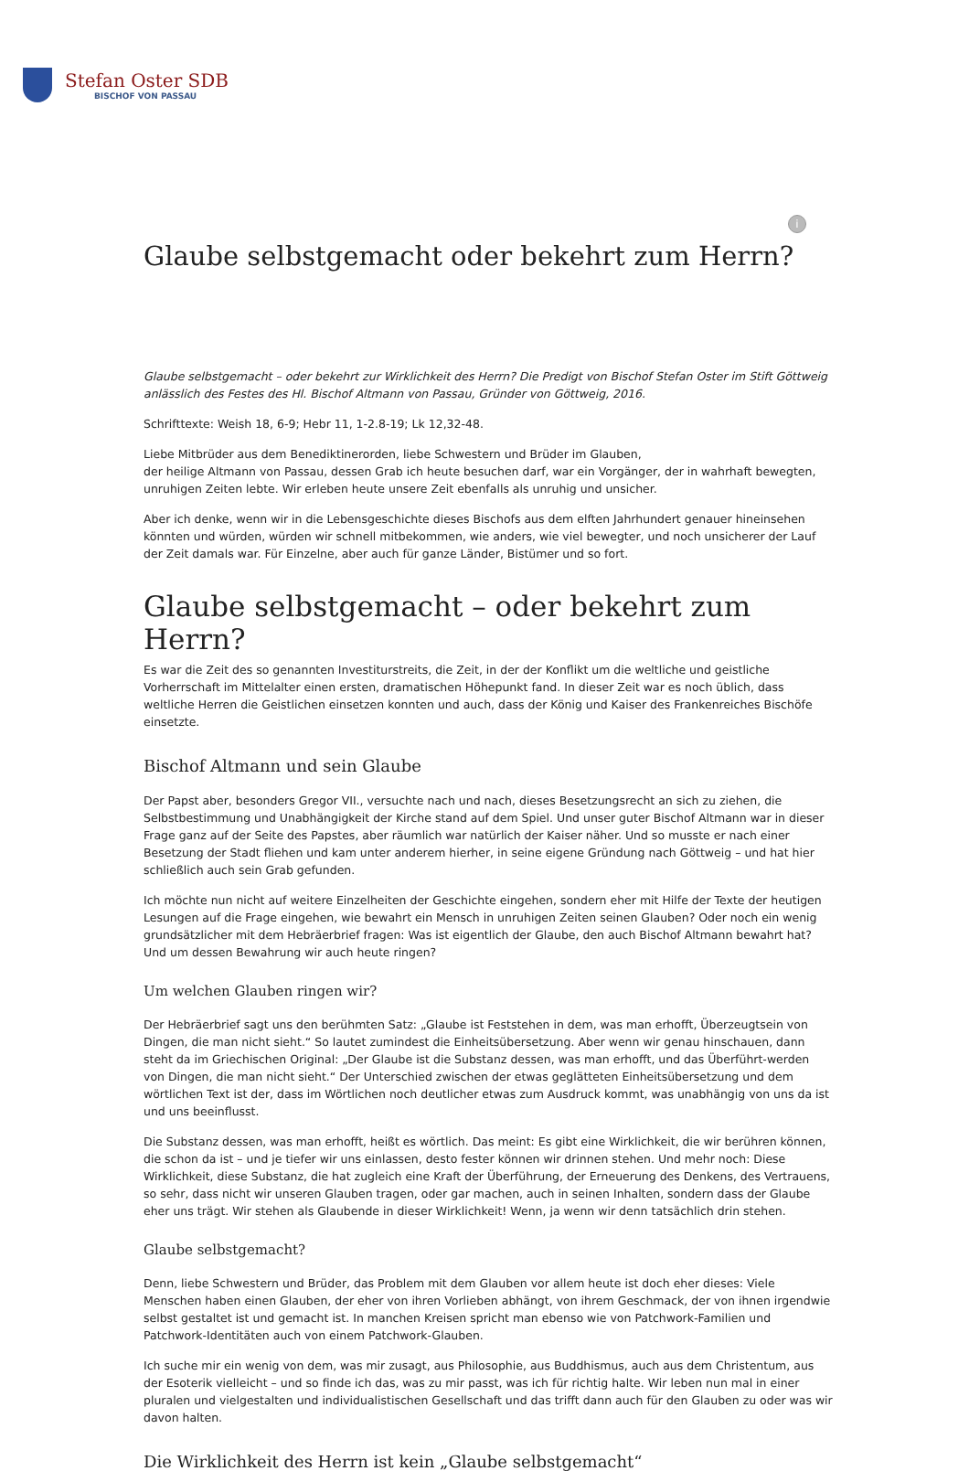Stefan Oster SDB
BISCHOF VON PASSAU
i
Glaube selbstgemacht oder bekehrt zum Herrn?
Glaube selbstgemacht – oder bekehrt zur Wirklichkeit des Herrn? Die Predigt von Bischof Stefan Oster im Stift Göttweig anlässlich des Festes des Hl. Bischof Altmann von Passau, Gründer von Göttweig, 2016.
Schrifttexte: Weish 18, 6-9; Hebr 11, 1-2.8-19; Lk 12,32-48.
Liebe Mitbrüder aus dem Benediktinerorden, liebe Schwestern und Brüder im Glauben,
der heilige Altmann von Passau, dessen Grab ich heute besuchen darf, war ein Vorgänger, der in wahrhaft bewegten, unruhigen Zeiten lebte. Wir erleben heute unsere Zeit ebenfalls als unruhig und unsicher.
Aber ich denke, wenn wir in die Lebensgeschichte dieses Bischofs aus dem elften Jahrhundert genauer hineinsehen könnten und würden, würden wir schnell mitbekommen, wie anders, wie viel bewegter, und noch unsicherer der Lauf der Zeit damals war. Für Einzelne, aber auch für ganze Länder, Bistümer und so fort.
Glaube selbstgemacht – oder bekehrt zum Herrn?
Es war die Zeit des so genannten Investiturstreits, die Zeit, in der der Konflikt um die weltliche und geistliche Vorherrschaft im Mittelalter einen ersten, dramatischen Höhepunkt fand. In dieser Zeit war es noch üblich, dass weltliche Herren die Geistlichen einsetzen konnten und auch, dass der König und Kaiser des Frankenreiches Bischöfe einsetzte.
Bischof Altmann und sein Glaube
Der Papst aber, besonders Gregor VII., versuchte nach und nach, dieses Besetzungsrecht an sich zu ziehen, die Selbstbestimmung und Unabhängigkeit der Kirche stand auf dem Spiel. Und unser guter Bischof Altmann war in dieser Frage ganz auf der Seite des Papstes, aber räumlich war natürlich der Kaiser näher. Und so musste er nach einer Besetzung der Stadt fliehen und kam unter anderem hierher, in seine eigene Gründung nach Göttweig – und hat hier schließlich auch sein Grab gefunden.
Ich möchte nun nicht auf weitere Einzelheiten der Geschichte eingehen, sondern eher mit Hilfe der Texte der heutigen Lesungen auf die Frage eingehen, wie bewahrt ein Mensch in unruhigen Zeiten seinen Glauben? Oder noch ein wenig grundsätzlicher mit dem Hebräerbrief fragen: Was ist eigentlich der Glaube, den auch Bischof Altmann bewahrt hat? Und um dessen Bewahrung wir auch heute ringen?
Um welchen Glauben ringen wir?
Der Hebräerbrief sagt uns den berühmten Satz: „Glaube ist Feststehen in dem, was man erhofft, Überzeugtsein von Dingen, die man nicht sieht.“ So lautet zumindest die Einheitsübersetzung. Aber wenn wir genau hinschauen, dann steht da im Griechischen Original: „Der Glaube ist die Substanz dessen, was man erhofft, und das Überführt-werden von Dingen, die man nicht sieht.“ Der Unterschied zwischen der etwas geglätteten Einheitsübersetzung und dem wörtlichen Text ist der, dass im Wörtlichen noch deutlicher etwas zum Ausdruck kommt, was unabhängig von uns da ist und uns beeinflusst.
Die Substanz dessen, was man erhofft, heißt es wörtlich. Das meint: Es gibt eine Wirklichkeit, die wir berühren können, die schon da ist – und je tiefer wir uns einlassen, desto fester können wir drinnen stehen. Und mehr noch: Diese Wirklichkeit, diese Substanz, die hat zugleich eine Kraft der Überführung, der Erneuerung des Denkens, des Vertrauens, so sehr, dass nicht wir unseren Glauben tragen, oder gar machen, auch in seinen Inhalten, sondern dass der Glaube eher uns trägt. Wir stehen als Glaubende in dieser Wirklichkeit! Wenn, ja wenn wir denn tatsächlich drin stehen.
Glaube selbstgemacht?
Denn, liebe Schwestern und Brüder, das Problem mit dem Glauben vor allem heute ist doch eher dieses: Viele Menschen haben einen Glauben, der eher von ihren Vorlieben abhängt, von ihrem Geschmack, der von ihnen irgendwie selbst gestaltet ist und gemacht ist. In manchen Kreisen spricht man ebenso wie von Patchwork-Familien und Patchwork-Identitäten auch von einem Patchwork-Glauben.
Ich suche mir ein wenig von dem, was mir zusagt, aus Philosophie, aus Buddhismus, auch aus dem Christentum, aus der Esoterik vielleicht – und so finde ich das, was zu mir passt, was ich für richtig halte. Wir leben nun mal in einer pluralen und vielgestalten und individualistischen Gesellschaft und das trifft dann auch für den Glauben zu oder was wir davon halten.
Die Wirklichkeit des Herrn ist kein „Glaube selbstgemacht“